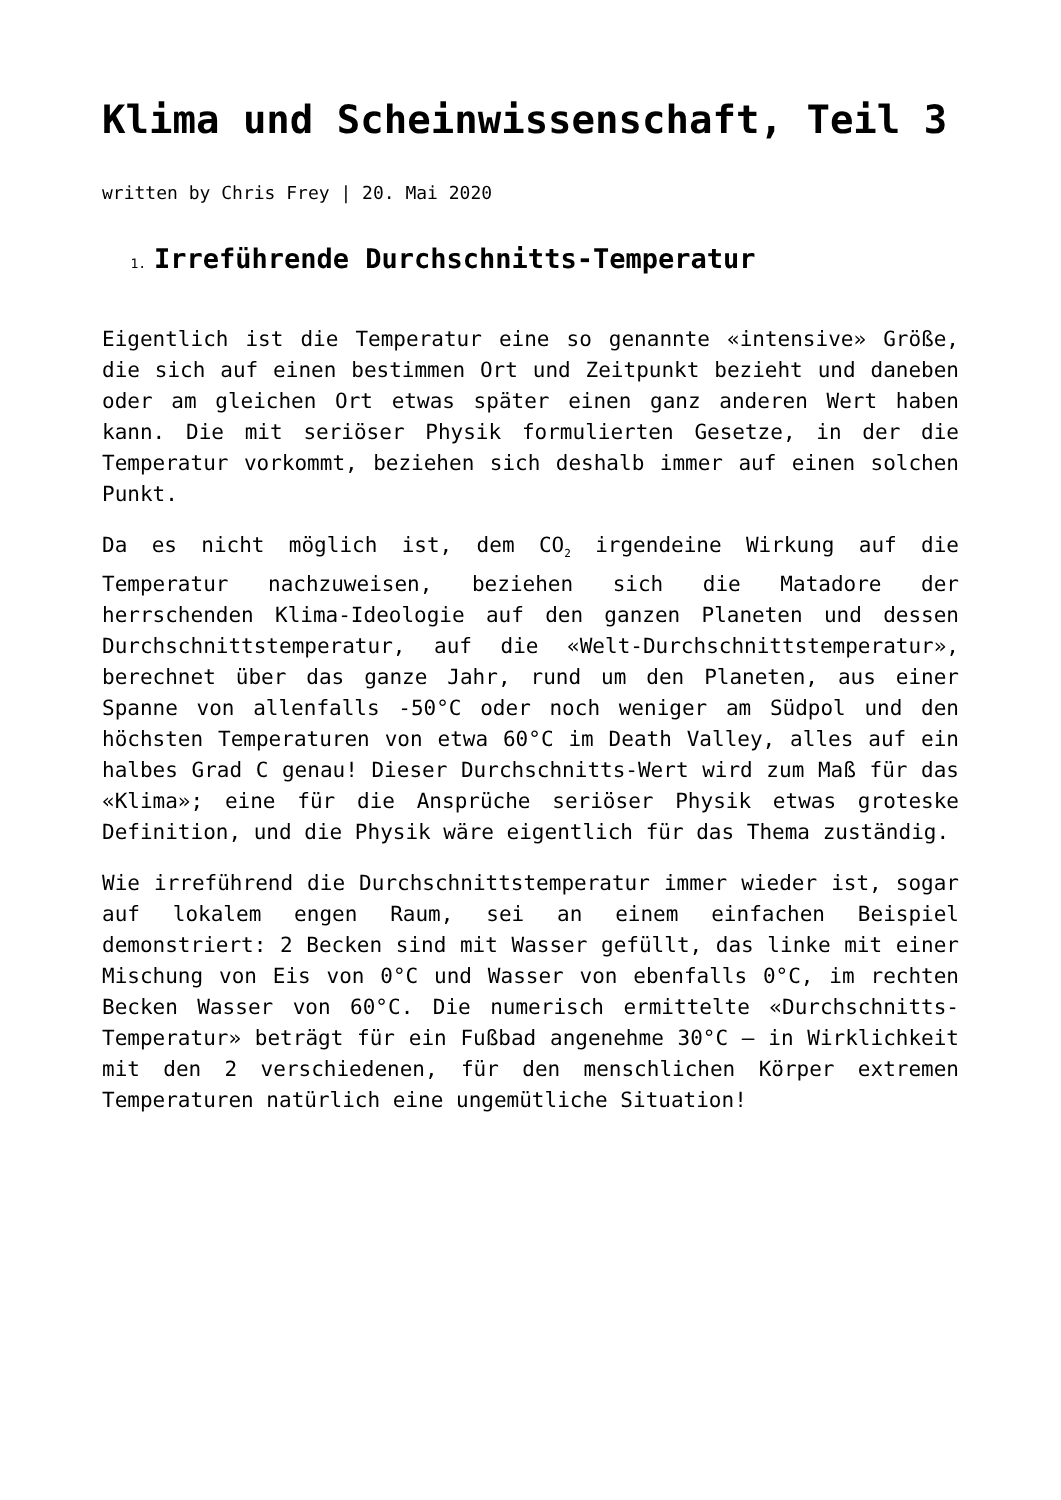Klima und Scheinwissenschaft, Teil 3
written by Chris Frey | 20. Mai 2020
1. Irreführende Durchschnitts-Temperatur
Eigentlich ist die Temperatur eine so genannte «intensive» Größe, die sich auf einen bestimmen Ort und Zeitpunkt bezieht und daneben oder am gleichen Ort etwas später einen ganz anderen Wert haben kann. Die mit seriöser Physik formulierten Gesetze, in der die Temperatur vorkommt, beziehen sich deshalb immer auf einen solchen Punkt.
Da es nicht möglich ist, dem CO<sub>2</sub> irgendeine Wirkung auf die Temperatur nachzuweisen, beziehen sich die Matadore der herrschenden Klima-Ideologie auf den ganzen Planeten und dessen Durchschnittstemperatur, auf die «Welt-Durchschnittstemperatur», berechnet über das ganze Jahr, rund um den Planeten, aus einer Spanne von allenfalls -50°C oder noch weniger am Südpol und den höchsten Temperaturen von etwa 60°C im Death Valley, alles auf ein halbes Grad C genau! Dieser Durchschnitts-Wert wird zum Maß für das «Klima»; eine für die Ansprüche seriöser Physik etwas groteske Definition, und die Physik wäre eigentlich für das Thema zuständig.
Wie irreführend die Durchschnittstemperatur immer wieder ist, sogar auf lokalem engen Raum, sei an einem einfachen Beispiel demonstriert: 2 Becken sind mit Wasser gefüllt, das linke mit einer Mischung von Eis von 0°C und Wasser von ebenfalls 0°C, im rechten Becken Wasser von 60°C. Die numerisch ermittelte «Durchschnitts-Temperatur» beträgt für ein Fußbad angenehme 30°C – in Wirklichkeit mit den 2 verschiedenen, für den menschlichen Körper extremen Temperaturen natürlich eine ungemütliche Situation!